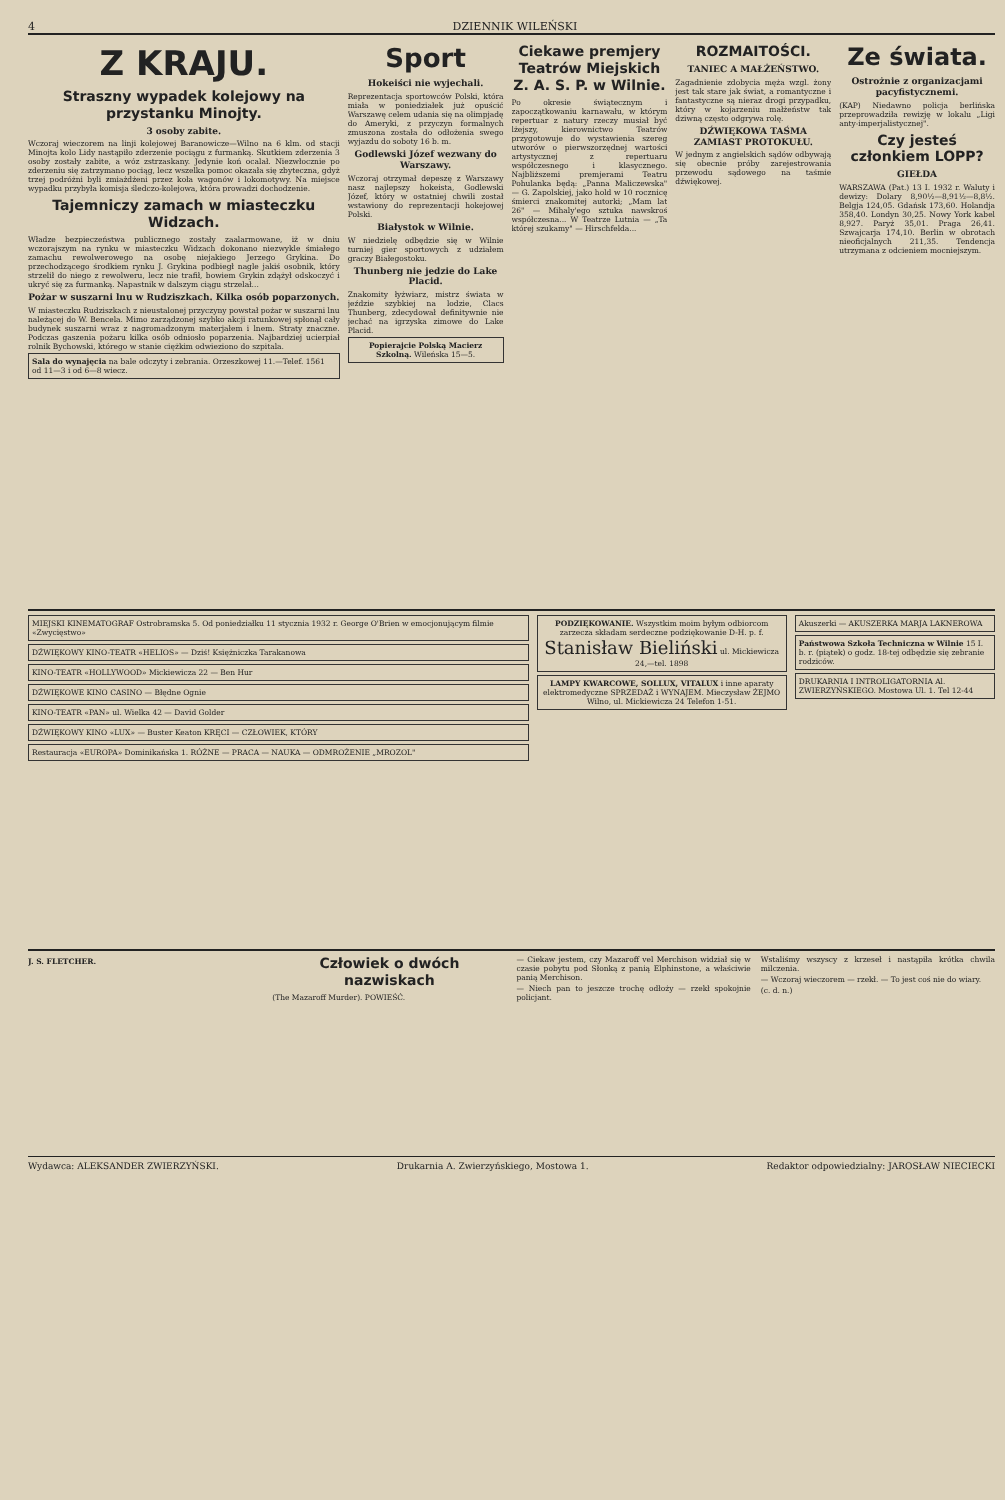4 DZIENNIK WILEŃSKI
Z KRAJU.
Straszny wypadek kolejowy na przystanku Minojty.
3 osoby zabite.
Wczoraj wieczorem na linji kolejowej Baranowicze—Wilno na 6 klm. od stacji Minojta kolo Lidy nastąpiło zderzenie pociągu z furmanką. Skutkiem zderzenia 3 osoby zostały zabite, a wóz zstrzaskany. Jedynie koń ocalał. Niezwłocznie po zderzeniu się zatrzymano pociąg, lecz wszelka pomoc okazała się zbyteczna, gdyż trzej podróżni byli zmiażdżeni przez koła wagonów i lokomotywy. Na miejsce wypadku przybyła komisja śledczo-kolejowa, która prowadzi dochodzenie.
Tajemniczy zamach w miasteczku Widzach.
Władze bezpieczeństwa publicznego zostały zaalarmowane, iż w dniu wczorajszym na rynku w miasteczku Widzach dokonano niezwykle śmiałego zamachu rewolwerowego na osobę niejakiego Jerzego Grykina. Do przechodzącego środkiem rynku J. Grykina podbiegł nagle jakiś osobnik, który strzelił do niego z rewolweru, lecz nie trafił, bowiem Grykin zdążył odskoczyć i ukryć się za furmanką. Napastnik w dalszym ciągu strzelał...
Pożar w suszarni lnu w Rudziszkach. Kilka osób poparzonych.
W miasteczku Rudziszkach z nieustalonej przyczyny powstał pożar w suszarni lnu należącej do W. Bencela. Mimo zarządzonej szybko akcji ratunkowej spłonął cały budynek suszarni wraz z nagromadzonym materjałem i lnem. Straty znaczne. Podczas gaszenia pożaru kilka osób odniosło poparzenia. Najbardziej ucierpiał rolnik Bychowski, którego w stanie ciężkim odwieziono do szpitala.
Sala do wynajęcia na bale odczyty i zebrania. Orzeszkowej 11.—Telef. 1561 od 11—3 i od 6—8 wiecz.
Sport
Hokeiści nie wyjechali.
Reprezentacja sportowców Polski, która miała w poniedziałek już opuścić Warszawę celem udania się na olimpjadę do Ameryki, z przyczyn formalnych zmuszona została do odłożenia swego wyjazdu do soboty 16 b. m.
Godlewski Józef wezwany do Warszawy.
Wczoraj otrzymał depeszę z Warszawy nasz najlepszy hokeista, Godlewski Józef, który w ostatniej chwili został wstawiony do reprezentacji hokejowej Polski.
Białystok w Wilnie.
W niedzielę odbędzie się w Wilnie turniej gier sportowych z udziałem graczy Białegostoku.
Thunberg nie jedzie do Lake Placid.
Znakomity łyżwiarz, mistrz świata w jeździe szybkiej na lodzie, Clacs Thunberg, zdecydował definitywnie nie jechać na igrzyska zimowe do Lake Placid.
Popierajcie Polską Macierz Szkolną. Wileńska 15—5.
Ciekawe premjery Teatrów Miejskich Z. A. S. P. w Wilnie.
Po okresie świątecznym i zapoczątkowaniu karnawału, w którym repertuar z natury rzeczy musiał być lżejszy, kierownictwo Teatrów przygotowuje do wystawienia szereg utworów o pierwszorzędnej wartości artystycznej z repertuaru współczesnego i klasycznego. Najbliższemi premjerami Teatru Pohulanka będą: „Panna Maliczewska" — G. Zapolskiej, jako hold w 10 rocznicę śmierci znakomitej autorki; „Mam lat 26" — Mihaly'ego sztuka nawskroś współczesna... W Teatrze Lutnia — „Ta której szukamy" — Hirschfelda...
ROZMAITOŚCI.
TANIEC A MAŁŻEŃSTWO.
Zagadnienie zdobycia męża wzgl. żony jest tak stare jak świat, a romantyczne i fantastyczne są nieraz drogi przypadku, który w kojarzeniu małżeństw tak dziwną często odgrywa rolę.
DŹWIĘKOWA TAŚMA ZAMIAST PROTOKUŁU.
W jednym z angielskich sądów odbywają się obecnie próby zarejestrowania przewodu sądowego na taśmie dźwiękowej.
Ze świata.
Ostrożnie z organizacjami pacyfistycznemi.
(KAP) Niedawno policja berlińska przeprowadziła rewizję w lokalu „Ligi anty-imperjalistycznej".
Czy jesteś członkiem LOPP?
GIEŁDA
WARSZAWA (Pat.) 13 I. 1932 r. Waluty i dewizy: Dolary 8,90½—8,91½—8,8½. Belgja 124,05. Gdańsk 173,60. Holandja 358,40. Londyn 30,25. Nowy York kabel 8,927. Paryż 35,01. Praga 26,41. Szwajcarja 174,10. Berlin w obrotach nieoficjalnych 211,35. Tendencja utrzymana z odcieniem mocniejszym.
MIEJSKI KINEMATOGRAF Ostrobramska 5. Od poniedziałku 11 stycznia 1932 r. George O'Brien w emocjonującym filmie «Zwycięstwo»
DŹWIĘKOWY KINO-TEATR «HELIOS» — Dziś! Księżniczka Tarakanowa
KINO-TEATR «HOLLYWOOD» Mickiewicza 22 — Ben Hur
DŹWIĘKOWE KINO CASINO — Błędne Ognie
KINO-TEATR «PAN» ul. Wielka 42 — David Golder
DŹWIĘKOWY KINO «LUX» — Buster Keaton KRĘCI — CZŁOWIEK, KTÓRY
Restauracja «EUROPA» Dominikańska 1. RÓŻNE — PRACA — NAUKA — ODMROŻENIE „MROZOL"
PODZIĘKOWANIE. Wszystkim moim byłym odbiorcom zarzecza składam serdeczne podziękowanie D-H. p. f. Stanisław Bieliński ul. Mickiewicza 24,—tel. 1898
LAMPY KWARCOWE, SOLLUX, VITALUX i inne aparaty elektromedyczne SPRZEDAŻ i WYNAJEM. Mieczysław ŻEJMO Wilno, ul. Mickiewicza 24 Telefon 1-51.
Akuszerki — AKUSZERKA MARJA LAKNEROWA
Państwowa Szkoła Techniczna w Wilnie 15 I. b. r. (piątek) o godz. 18-tej odbędzie się zebranie rodziców.
DRUKARNIA I INTROLIGATORNIA Al. ZWIERZYŃSKIEGO. Mostowa Ul. 1. Tel 12-44
J. S. FLETCHER.
Człowiek o dwóch nazwiskach
(The Mazaroff Murder). POWIEŚĆ.
— Ciekaw jestem, czy Mazaroff vel Merchison widział się w czasie pobytu pod Słonką z panią Elphinstone, a właściwie panią Merchison.
— Niech pan to jeszcze trochę odłoży — rzekł spokojnie policjant.
Wstaliśmy wszyscy z krzeseł i nastąpiła krótka chwila milczenia.
— Wczoraj wieczorem — rzekł. — To jest coś nie do wiary.
(c. d. n.)
Wydawca: ALEKSANDER ZWIERZYŃSKI. Drukarnia A. Zwierzyńskiego, Mostowa 1. Redaktor odpowiedzialny: JAROSŁAW NIECIECKI